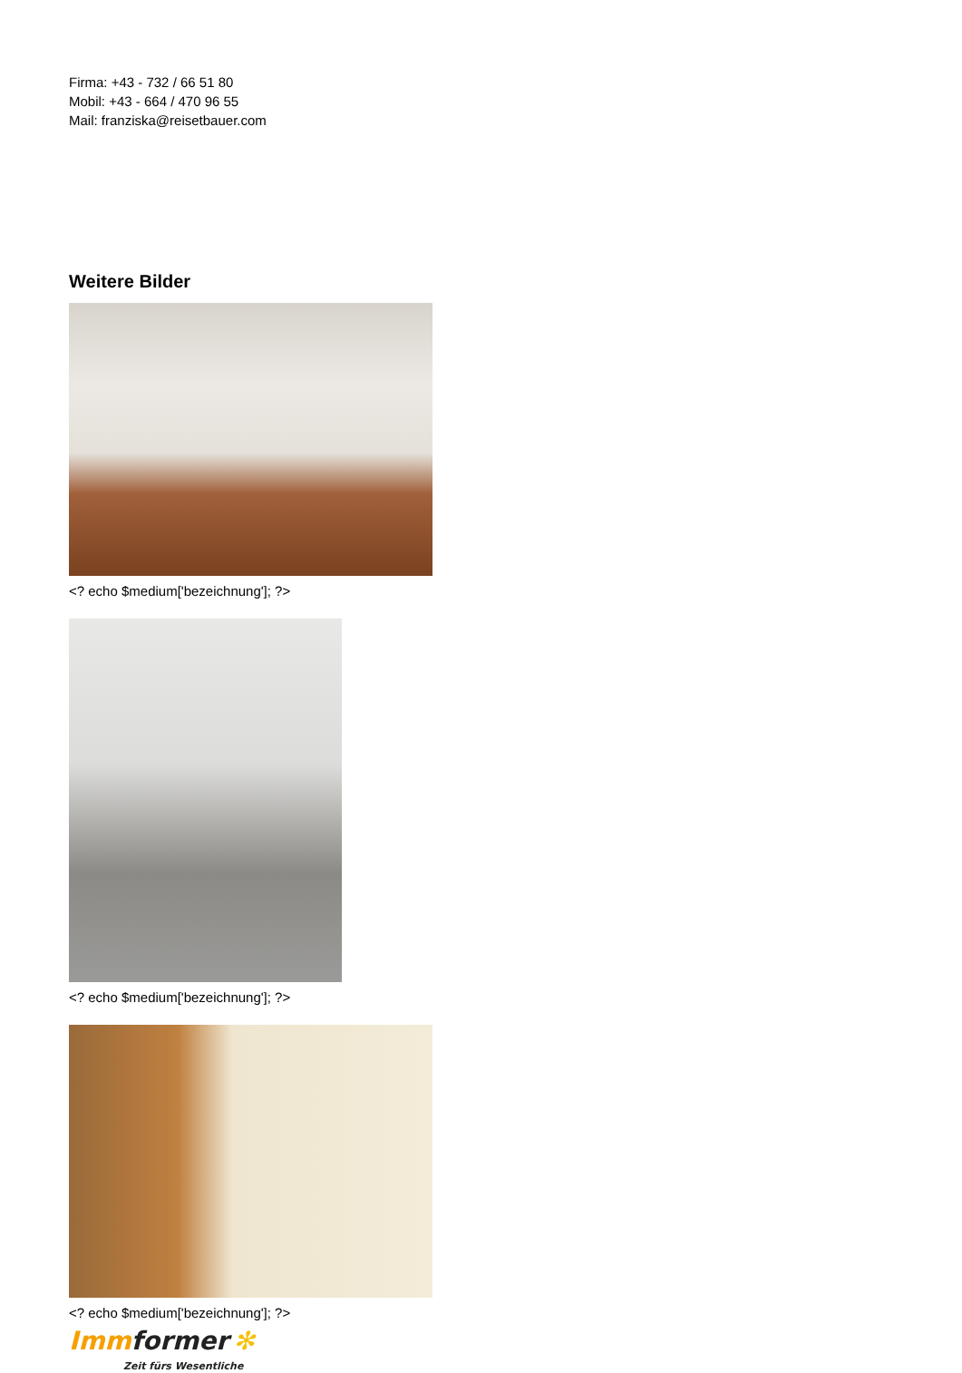Firma: +43 - 732 / 66 51 80
Mobil: +43 - 664 / 470 96 55
Mail: franziska@reisetbauer.com
Weitere Bilder
<? echo $medium['bezeichnung']; ?>
<? echo $medium['bezeichnung']; ?>
<? echo $medium['bezeichnung']; ?>
Imm former ✻
Zeit fürs Wesentliche